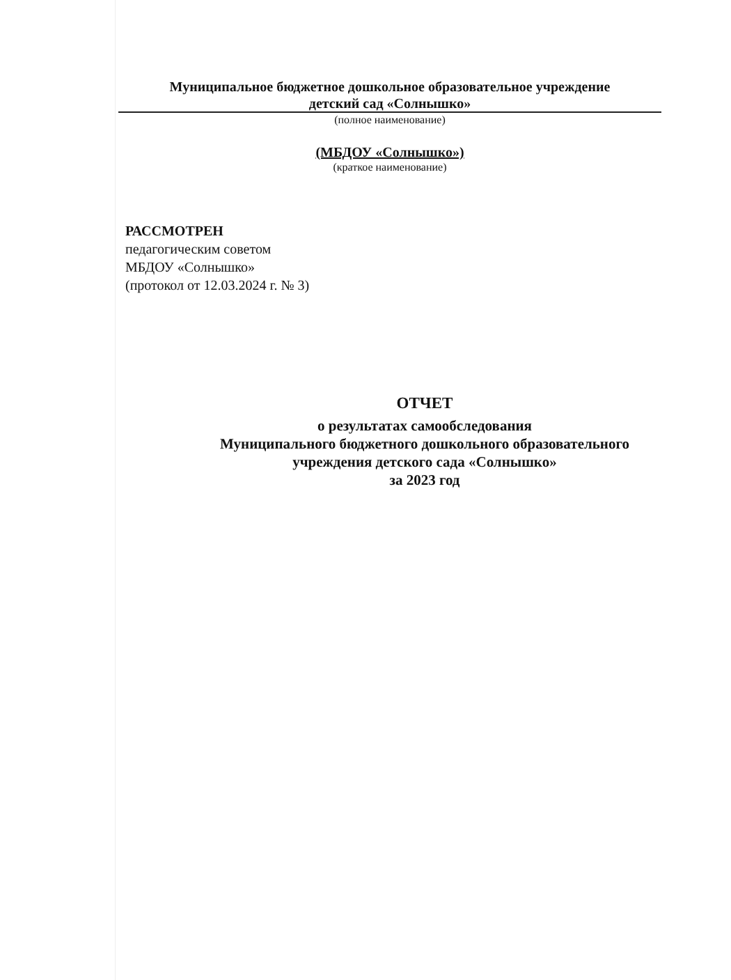Муниципальное бюджетное дошкольное образовательное учреждение
детский сад «Солнышко»
(полное наименование)
(МБДОУ «Солнышко»)
(краткое наименование)
РАССМОТРЕН
педагогическим советом
МБДОУ «Солнышко»
(протокол от 12.03.2024 г. № 3)
ОТЧЕТ
о результатах самообследования
Муниципального бюджетного дошкольного образовательного
учреждения детского сада «Солнышко»
за 2023 год